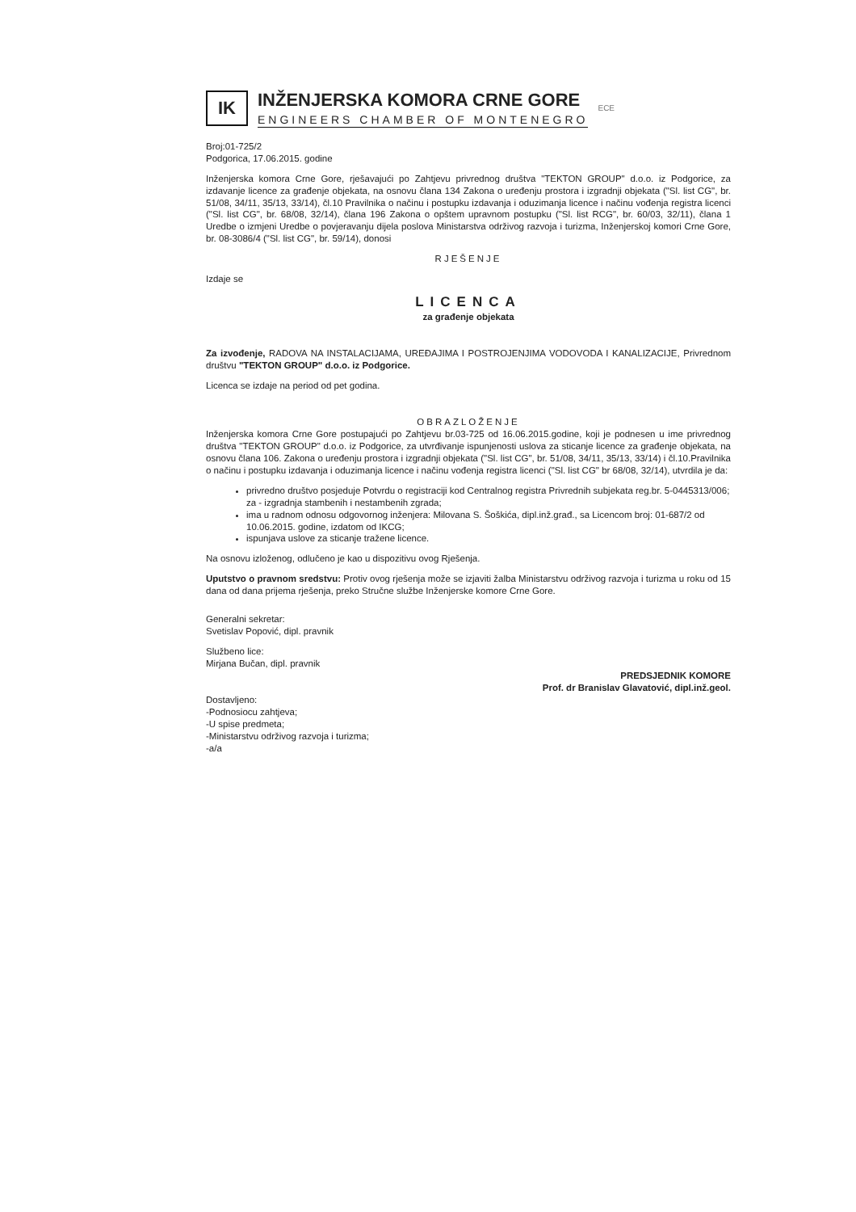IK
INŽENJERSKA KOMORA CRNE GORE
ENGINEERS CHAMBER OF MONTENEGRO
ECE
Broj:01-725/2
Podgorica, 17.06.2015. godine
Inženjerska komora Crne Gore, rješavajući po Zahtjevu privrednog društva "TEKTON GROUP" d.o.o. iz Podgorice, za izdavanje licence za građenje objekata, na osnovu člana 134 Zakona o uređenju prostora i izgradnji objekata ("Sl. list CG", br. 51/08, 34/11, 35/13, 33/14), čl.10 Pravilnika o načinu i postupku izdavanja i oduzimanja licence i načinu vođenja registra licenci ("Sl. list CG", br. 68/08, 32/14), člana 196 Zakona o opštem upravnom postupku ("Sl. list RCG", br. 60/03, 32/11), člana 1 Uredbe o izmjeni Uredbe o povjeravanju dijela poslova Ministarstva održivog razvoja i turizma, Inženjerskoj komori Crne Gore, br. 08-3086/4 ("Sl. list CG", br. 59/14), donosi
RJEŠENJE
Izdaje se
LICENCA
za građenje objekata
Za izvođenje, RADOVA NA INSTALACIJAMA, UREĐAJIMA I POSTROJENJIMA VODOVODA I KANALIZACIJE, Privrednom društvu "TEKTON GROUP" d.o.o. iz Podgorice.
Licenca se izdaje na period od pet godina.
OBRAZLOŽENJE
Inženjerska komora Crne Gore postupajući po Zahtjevu br.03-725 od 16.06.2015.godine, koji je podnesen u ime privrednog društva "TEKTON GROUP" d.o.o. iz Podgorice, za utvrđivanje ispunjenosti uslova za sticanje licence za građenje objekata, na osnovu člana 106. Zakona o uređenju prostora i izgradnji objekata ("Sl. list CG", br. 51/08, 34/11, 35/13, 33/14) i čl.10.Pravilnika o načinu i postupku izdavanja i oduzimanja licence i načinu vođenja registra licenci ("Sl. list CG" br 68/08, 32/14), utvrdila je da:
privredno društvo posjeduje Potvrdu o registraciji kod Centralnog registra Privrednih subjekata reg.br. 5-0445313/006; za - izgradnja stambenih i nestambenih zgrada;
ima u radnom odnosu odgovornog inženjera: Milovana S. Šoškića, dipl.inž.građ., sa Licencom broj: 01-687/2 od 10.06.2015. godine, izdatom od IKCG;
ispunjava uslove za sticanje tražene licence.
Na osnovu izloženog, odlučeno je kao u dispozitivu ovog Rješenja.
Uputstvo o pravnom sredstvu: Protiv ovog rješenja može se izjaviti žalba Ministarstvu održivog razvoja i turizma u roku od 15 dana od dana prijema rješenja, preko Stručne službe Inženjerske komore Crne Gore.
Generalni sekretar:
Svetislav Popović, dipl. pravnik
Službeno lice:
Mirjana Bučan, dipl. pravnik
Dostavljeno:
-Podnosiocu zahtjeva;
-U spise predmeta;
-Ministarstvu održivog razvoja i turizma;
-a/a
PREDSJEDNIK KOMORE
Prof. dr Branislav Glavatović, dipl.inž.geol.